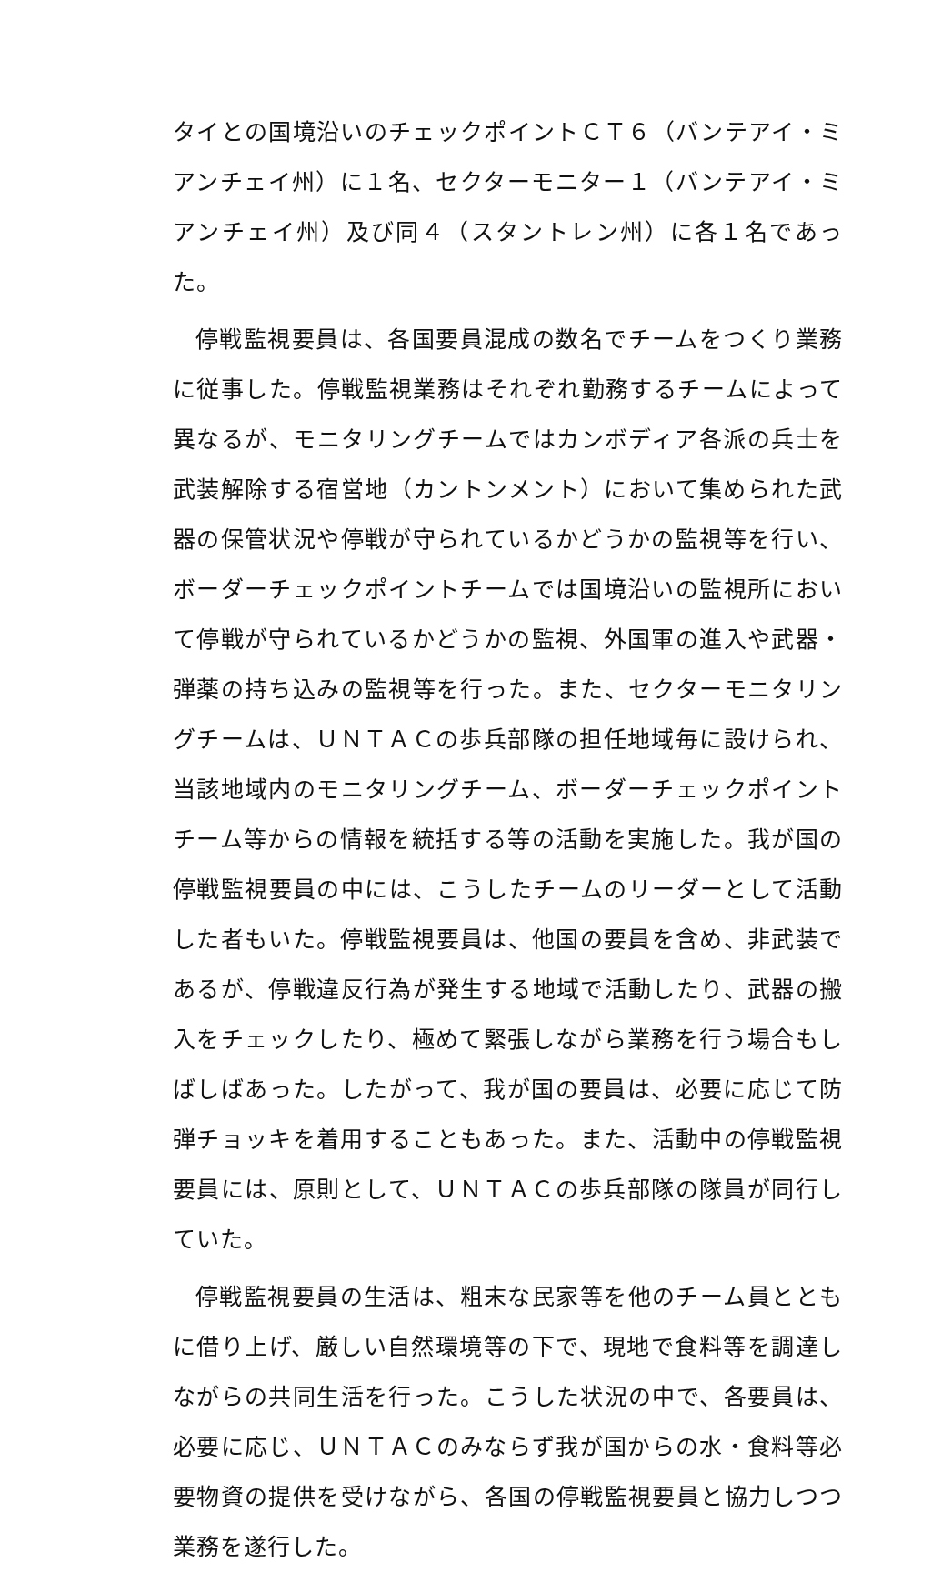タイとの国境沿いのチェックポイントＣＴ６（バンテアイ・ミアンチェイ州）に１名、セクターモニター１（バンテアイ・ミアンチェイ州）及び同４（スタントレン州）に各１名であった。
停戦監視要員は、各国要員混成の数名でチームをつくり業務に従事した。停戦監視業務はそれぞれ勤務するチームによって異なるが、モニタリングチームではカンボディア各派の兵士を武装解除する宿営地（カントンメント）において集められた武器の保管状況や停戦が守られているかどうかの監視等を行い、ボーダーチェックポイントチームでは国境沿いの監視所において停戦が守られているかどうかの監視、外国軍の進入や武器・弾薬の持ち込みの監視等を行った。また、セクターモニタリングチームは、ＵＮＴＡＣの歩兵部隊の担任地域毎に設けられ、当該地域内のモニタリングチーム、ボーダーチェックポイントチーム等からの情報を統括する等の活動を実施した。我が国の停戦監視要員の中には、こうしたチームのリーダーとして活動した者もいた。停戦監視要員は、他国の要員を含め、非武装であるが、停戦違反行為が発生する地域で活動したり、武器の搬入をチェックしたり、極めて緊張しながら業務を行う場合もしばしばあった。したがって、我が国の要員は、必要に応じて防弾チョッキを着用することもあった。また、活動中の停戦監視要員には、原則として、ＵＮＴＡＣの歩兵部隊の隊員が同行していた。
停戦監視要員の生活は、粗末な民家等を他のチーム員とともに借り上げ、厳しい自然環境等の下で、現地で食料等を調達しながらの共同生活を行った。こうした状況の中で、各要員は、必要に応じ、ＵＮＴＡＣのみならず我が国からの水・食料等必要物資の提供を受けながら、各国の停戦監視要員と協力しつつ業務を遂行した。